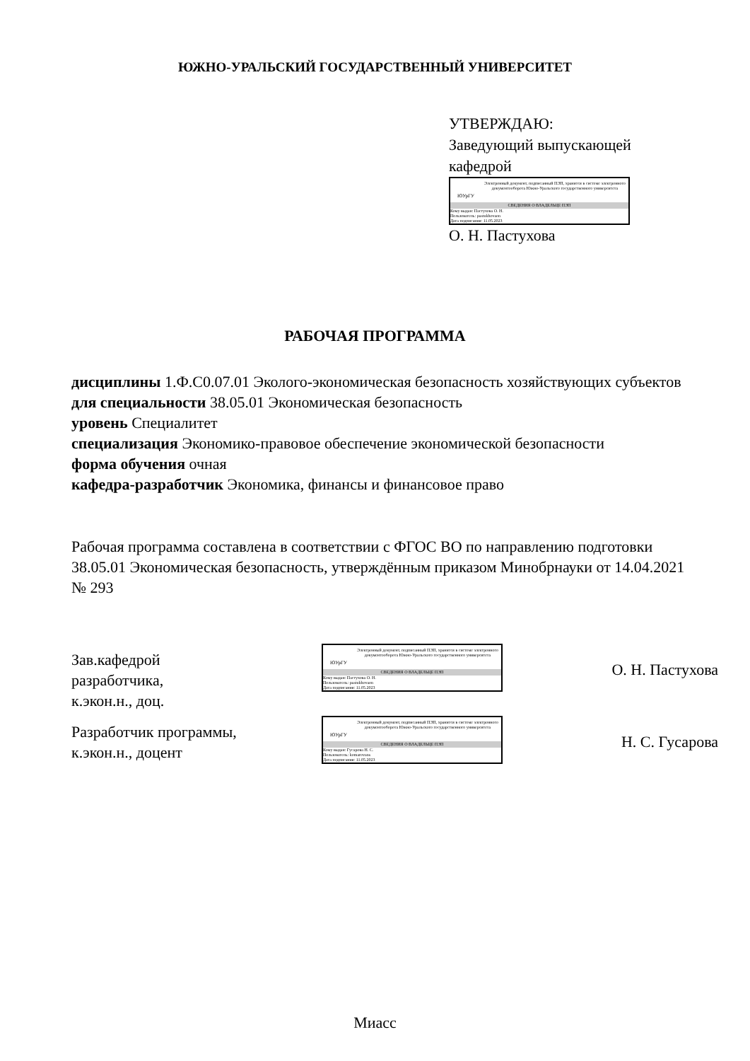ЮЖНО-УРАЛЬСКИЙ ГОСУДАРСТВЕННЫЙ УНИВЕРСИТЕТ
УТВЕРЖДАЮ:
Заведующий выпускающей
кафедрой
ЮУрГУ
Электронный документ, подписанный ПЭП, хранится в системе электронного документооборота Южно-Уральского государственного университета
СВЕДЕНИЯ О ВЛАДЕЛЬЦЕ ПЭП
Кому выдан: Пастухова О. Н.
Пользователь: pastukhovaon
Дата подписания: 11.05.2023
О. Н. Пастухова
РАБОЧАЯ ПРОГРАММА
дисциплины 1.Ф.С0.07.01 Эколого-экономическая безопасность хозяйствующих субъектов
для специальности 38.05.01 Экономическая безопасность
уровень Специалитет
специализация Экономико-правовое обеспечение экономической безопасности
форма обучения очная
кафедра-разработчик Экономика, финансы и финансовое право
Рабочая программа составлена в соответствии с ФГОС ВО по направлению подготовки 38.05.01 Экономическая безопасность, утверждённым приказом Минобрнауки от 14.04.2021 № 293
Зав.кафедрой разработчика,
к.экон.н., доц.
ЮУрГУ
Электронный документ, подписанный ПЭП, хранится в системе электронного документооборота Южно-Уральского государственного университета
СВЕДЕНИЯ О ВЛАДЕЛЬЦЕ ПЭП
Кому выдан: Пастухова О. Н.
Пользователь: pastukhovaon
Дата подписания: 11.05.2023
О. Н. Пастухова
Разработчик программы,
к.экон.н., доцент
ЮУрГУ
Электронный документ, подписанный ПЭП, хранится в системе электронного документооборота Южно-Уральского государственного университета
СВЕДЕНИЯ О ВЛАДЕЛЬЦЕ ПЭП
Кому выдан: Гусарова Н. С.
Пользователь: komarovans
Дата подписания: 11.05.2023
Н. С. Гусарова
Миасс